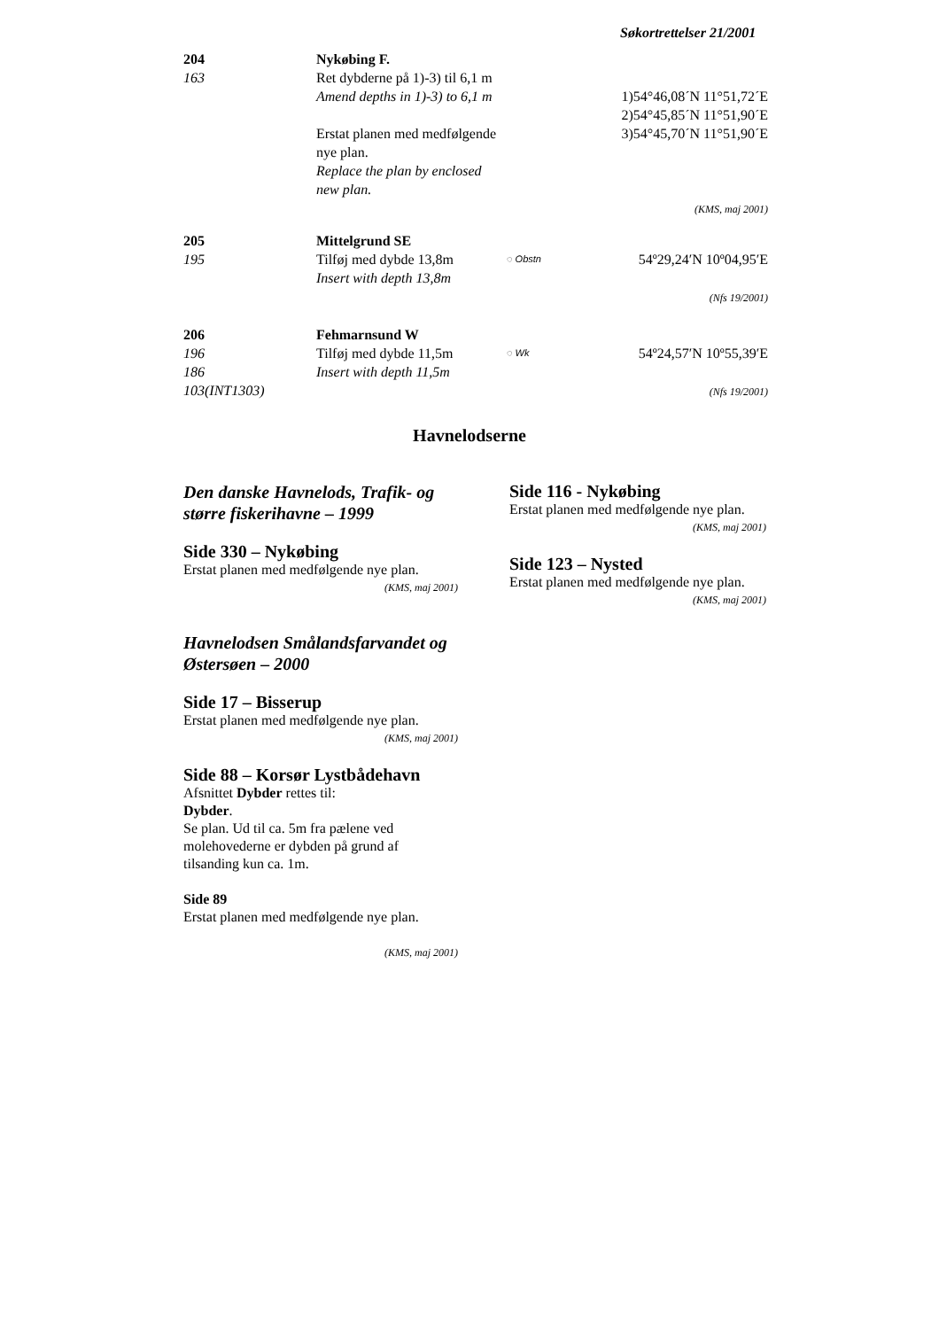Søkortrettelser 21/2001
| 204 163 | Nykøbing F. Ret dybderne på 1)-3) til 6,1 m Amend depths in 1)-3) to 6,1 m Erstat planen med medfølgende nye plan. Replace the plan by enclosed new plan. | | 1)54°46,08´N 11°51,72´E 2)54°45,85´N 11°51,90´E 3)54°45,70´N 11°51,90´E (KMS, maj 2001) |
| 205 195 | Mittelgrund SE Tilføj med dybde 13,8m Insert with depth 13,8m | ◌ Obstn | 54º29,24′N 10º04,95′E (Nfs 19/2001) |
| 206 196 186 103(INT1303) | Fehmarnsund W Tilføj med dybde 11,5m Insert with depth 11,5m | ◌ Wk | 54º24,57′N 10º55,39′E (Nfs 19/2001) |
Havnelodserne
Den danske Havnelods, Trafik- og større fiskerihavne – 1999
Side 330 – Nykøbing
Erstat planen med medfølgende nye plan.
(KMS, maj 2001)
Havnelodsen Smålandsfarvandet og Østersøen – 2000
Side 17 – Bisserup
Erstat planen med medfølgende nye plan.
(KMS, maj 2001)
Side 88 – Korsør Lystbådehavn
Afsnittet Dybder rettes til:
Dybder.
Se plan. Ud til ca. 5m fra pælene ved molehovederne er dybden på grund af tilsanding kun ca. 1m.
Side 89
Erstat planen med medfølgende nye plan.
(KMS, maj 2001)
Side 116 - Nykøbing
Erstat planen med medfølgende nye plan.
(KMS, maj 2001)
Side 123 – Nysted
Erstat planen med medfølgende nye plan.
(KMS, maj 2001)